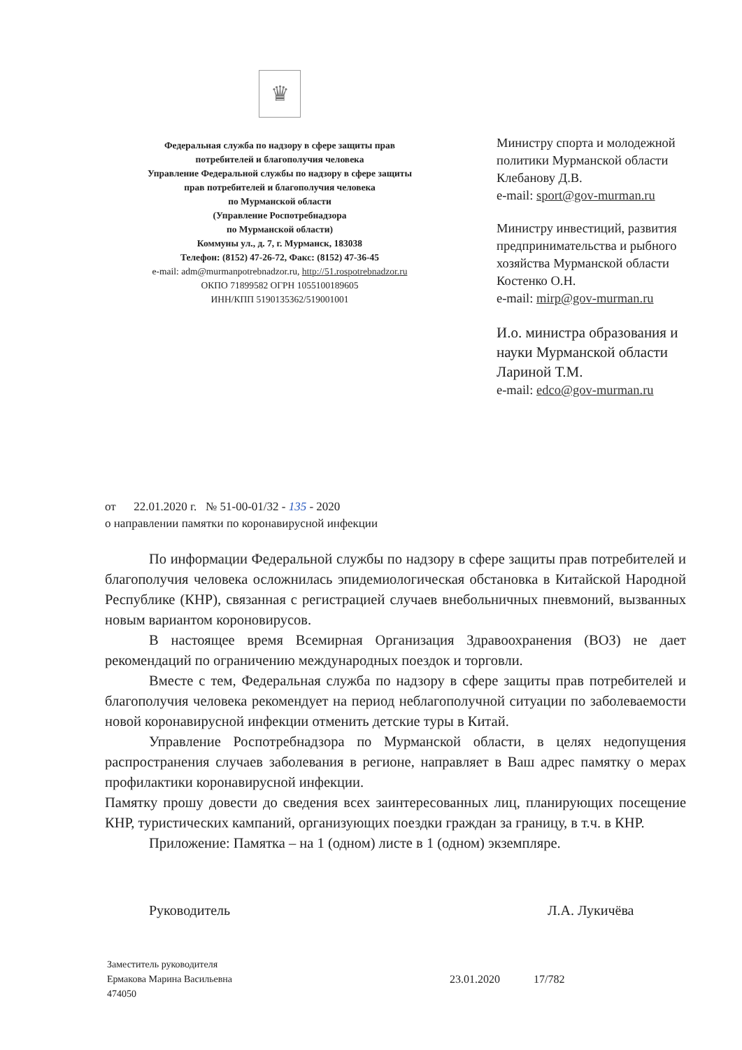♛
Федеральная служба по надзору в сфере защиты прав
потребителей и благополучия человека
Управление Федеральной службы по надзору в сфере защиты
прав потребителей и благополучия человека
по Мурманской области
(Управление Роспотребнадзора
по Мурманской области)
Коммуны ул., д. 7, г. Мурманск, 183038
Телефон: (8152) 47-26-72, Факс: (8152) 47-36-45
e-mail: adm@murmanpotrebnadzor.ru, http://51.rospotrebnadzor.ru
ОКПО 71899582 ОГРН 1055100189605
ИНН/КПП 5190135362/519001001
Министру спорта и молодежной
политики Мурманской области
Клебанову Д.В.
e-mail: sport@gov-murman.ru
Министру инвестиций, развития
предпринимательства и рыбного
хозяйства Мурманской области
Костенко О.Н.
e-mail: mirp@gov-murman.ru
И.о. министра образования и
науки Мурманской области
Лариной Т.М.
e-mail: edco@gov-murman.ru
от 22.01.2020 г. № 51-00-01/32 - 135 - 2020
о направлении памятки по коронавирусной инфекции
По информации Федеральной службы по надзору в сфере защиты прав потребителей и благополучия человека осложнилась эпидемиологическая обстановка в Китайской Народной Республике (КНР), связанная с регистрацией случаев внебольничных пневмоний, вызванных новым вариантом короновирусов.
В настоящее время Всемирная Организация Здравоохранения (ВОЗ) не дает рекомендаций по ограничению международных поездок и торговли.
Вместе с тем, Федеральная служба по надзору в сфере защиты прав потребителей и благополучия человека рекомендует на период неблагополучной ситуации по заболеваемости новой коронавирусной инфекции отменить детские туры в Китай.
Управление Роспотребнадзора по Мурманской области, в целях недопущения распространения случаев заболевания в регионе, направляет в Ваш адрес памятку о мерах профилактики коронавирусной инфекции.
Памятку прошу довести до сведения всех заинтересованных лиц, планирующих посещение КНР, туристических кампаний, организующих поездки граждан за границу, в т.ч. в КНР.
Приложение: Памятка – на 1 (одном) листе в 1 (одном) экземпляре.
Руководитель Л.А. Лукичёва
Заместитель руководителя
Ермакова Марина Васильевна
474050
23.01.2020 17/782